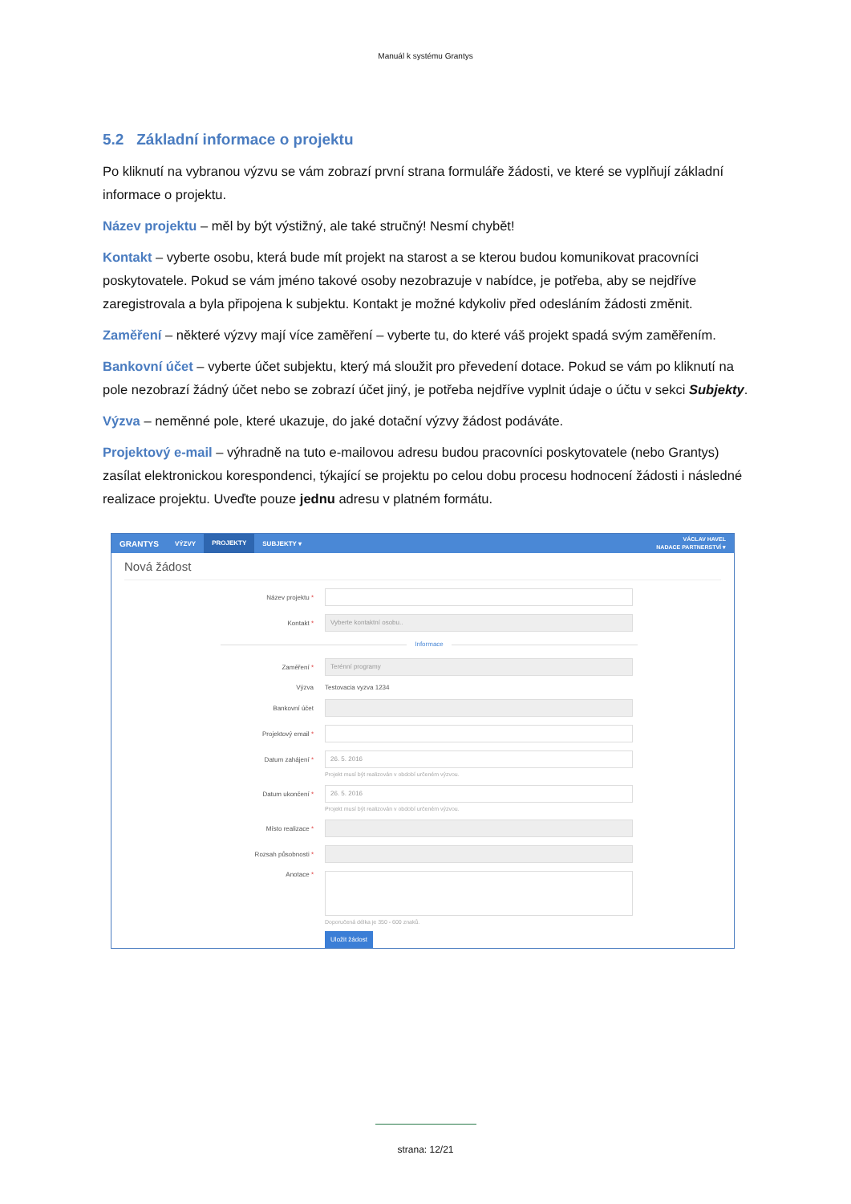Manuál k systému Grantys
5.2 Základní informace o projektu
Po kliknutí na vybranou výzvu se vám zobrazí první strana formuláře žádosti, ve které se vyplňují základní informace o projektu.
Název projektu – měl by být výstižný, ale také stručný! Nesmí chybět!
Kontakt – vyberte osobu, která bude mít projekt na starost a se kterou budou komunikovat pracovníci poskytovatele. Pokud se vám jméno takové osoby nezobrazuje v nabídce, je potřeba, aby se nejdříve zaregistrovala a byla připojena k subjektu. Kontakt je možné kdykoliv před odesláním žádosti změnit.
Zaměření – některé výzvy mají více zaměření – vyberte tu, do které váš projekt spadá svým zaměřením.
Bankovní účet – vyberte účet subjektu, který má sloužit pro převedení dotace. Pokud se vám po kliknutí na pole nezobrazí žádný účet nebo se zobrazí účet jiný, je potřeba nejdříve vyplnit údaje o účtu v sekci Subjekty.
Výzva – neměnné pole, které ukazuje, do jaké dotační výzvy žádost podáváte.
Projektový e-mail – výhradně na tuto e-mailovou adresu budou pracovníci poskytovatele (nebo Grantys) zasílat elektronickou korespondenci, týkající se projektu po celou dobu procesu hodnocení žádosti i následné realizace projektu. Uveďte pouze jednu adresu v platném formátu.
GRANTYS VÝZVY PROJEKTY SUBJEKTY ▾ VÁCLAV HAVEL
NADACE PARTNERSTVÍ ▾
Nová žádost
Název projektu *
Kontakt *
Vyberte kontaktní osobu..
Informace
Zaměření *
Terénní programy
Výzva Testovacia vyzva 1234
Bankovní účet
Projektový email *
Datum zahájení *
26. 5. 2016
Projekt musí být realizován v období určeném výzvou.
Datum ukončení *
26. 5. 2016
Projekt musí být realizován v období určeném výzvou.
Místo realizace *
Rozsah působnosti *
Anotace *
Doporučená délka je 350 - 600 znaků.
Uložit žádost
strana: 12/21